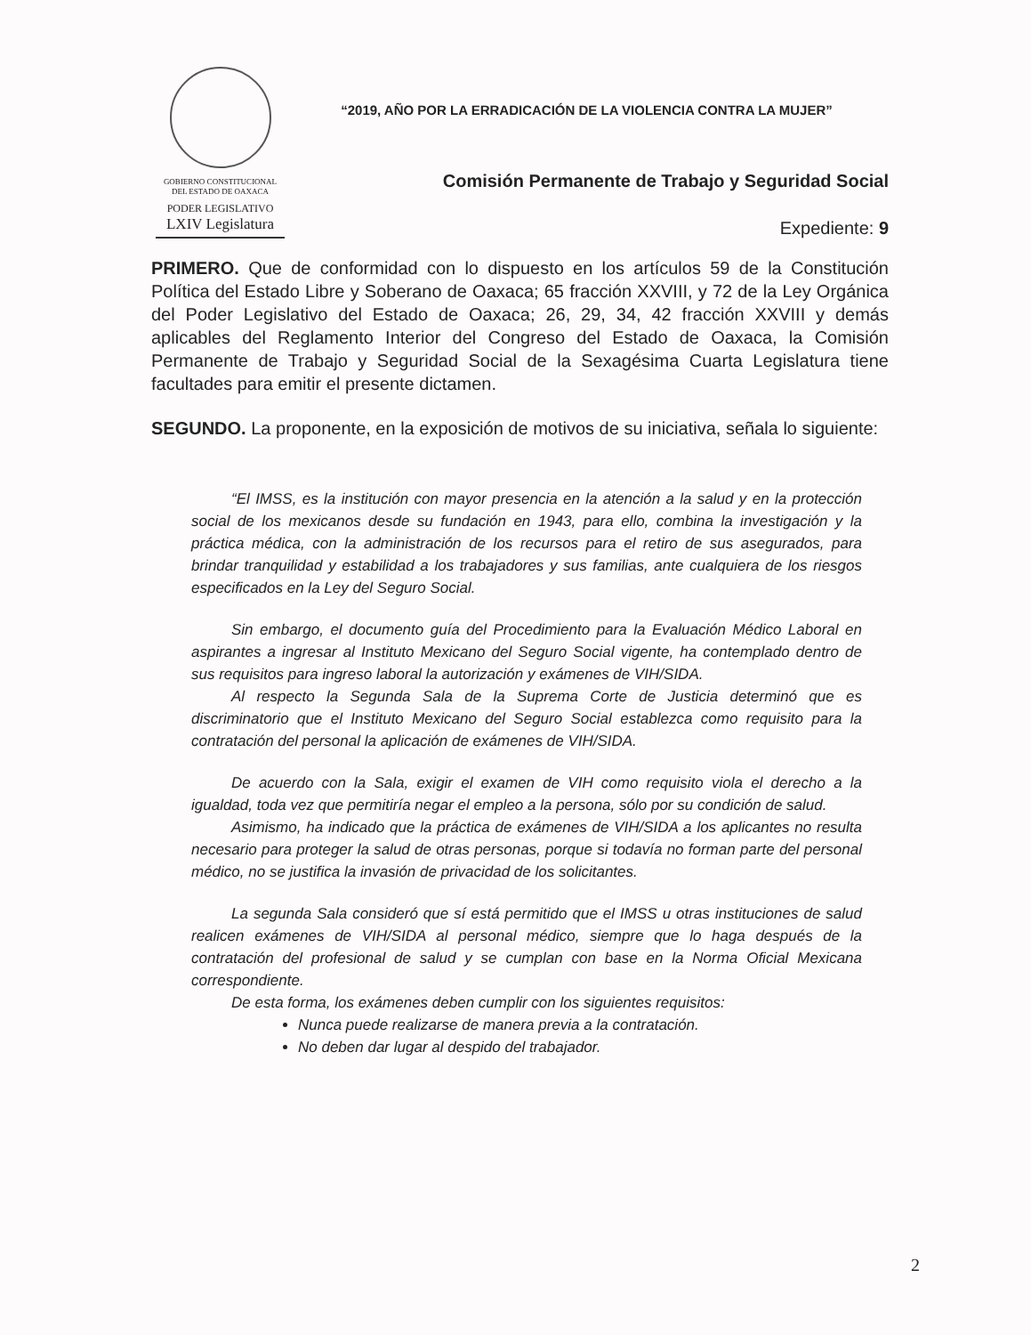GOBIERNO CONSTITUCIONAL
DEL ESTADO DE OAXACA
PODER LEGISLATIVO
LXIV Legislatura
“2019, AÑO POR LA ERRADICACIÓN DE LA VIOLENCIA CONTRA LA MUJER”
Comisión Permanente de Trabajo y Seguridad Social
Expediente: 9
PRIMERO. Que de conformidad con lo dispuesto en los artículos 59 de la Constitución Política del Estado Libre y Soberano de Oaxaca; 65 fracción XXVIII, y 72 de la Ley Orgánica del Poder Legislativo del Estado de Oaxaca; 26, 29, 34, 42 fracción XXVIII y demás aplicables del Reglamento Interior del Congreso del Estado de Oaxaca, la Comisión Permanente de Trabajo y Seguridad Social de la Sexagésima Cuarta Legislatura tiene facultades para emitir el presente dictamen.
SEGUNDO. La proponente, en la exposición de motivos de su iniciativa, señala lo siguiente:
“El IMSS, es la institución con mayor presencia en la atención a la salud y en la protección social de los mexicanos desde su fundación en 1943, para ello, combina la investigación y la práctica médica, con la administración de los recursos para el retiro de sus asegurados, para brindar tranquilidad y estabilidad a los trabajadores y sus familias, ante cualquiera de los riesgos especificados en la Ley del Seguro Social.
Sin embargo, el documento guía del Procedimiento para la Evaluación Médico Laboral en aspirantes a ingresar al Instituto Mexicano del Seguro Social vigente, ha contemplado dentro de sus requisitos para ingreso laboral la autorización y exámenes de VIH/SIDA.
Al respecto la Segunda Sala de la Suprema Corte de Justicia determinó que es discriminatorio que el Instituto Mexicano del Seguro Social establezca como requisito para la contratación del personal la aplicación de exámenes de VIH/SIDA.
De acuerdo con la Sala, exigir el examen de VIH como requisito viola el derecho a la igualdad, toda vez que permitiría negar el empleo a la persona, sólo por su condición de salud.
Asimismo, ha indicado que la práctica de exámenes de VIH/SIDA a los aplicantes no resulta necesario para proteger la salud de otras personas, porque si todavía no forman parte del personal médico, no se justifica la invasión de privacidad de los solicitantes.
La segunda Sala consideró que sí está permitido que el IMSS u otras instituciones de salud realicen exámenes de VIH/SIDA al personal médico, siempre que lo haga después de la contratación del profesional de salud y se cumplan con base en la Norma Oficial Mexicana correspondiente.
De esta forma, los exámenes deben cumplir con los siguientes requisitos:
Nunca puede realizarse de manera previa a la contratación.
No deben dar lugar al despido del trabajador.
2